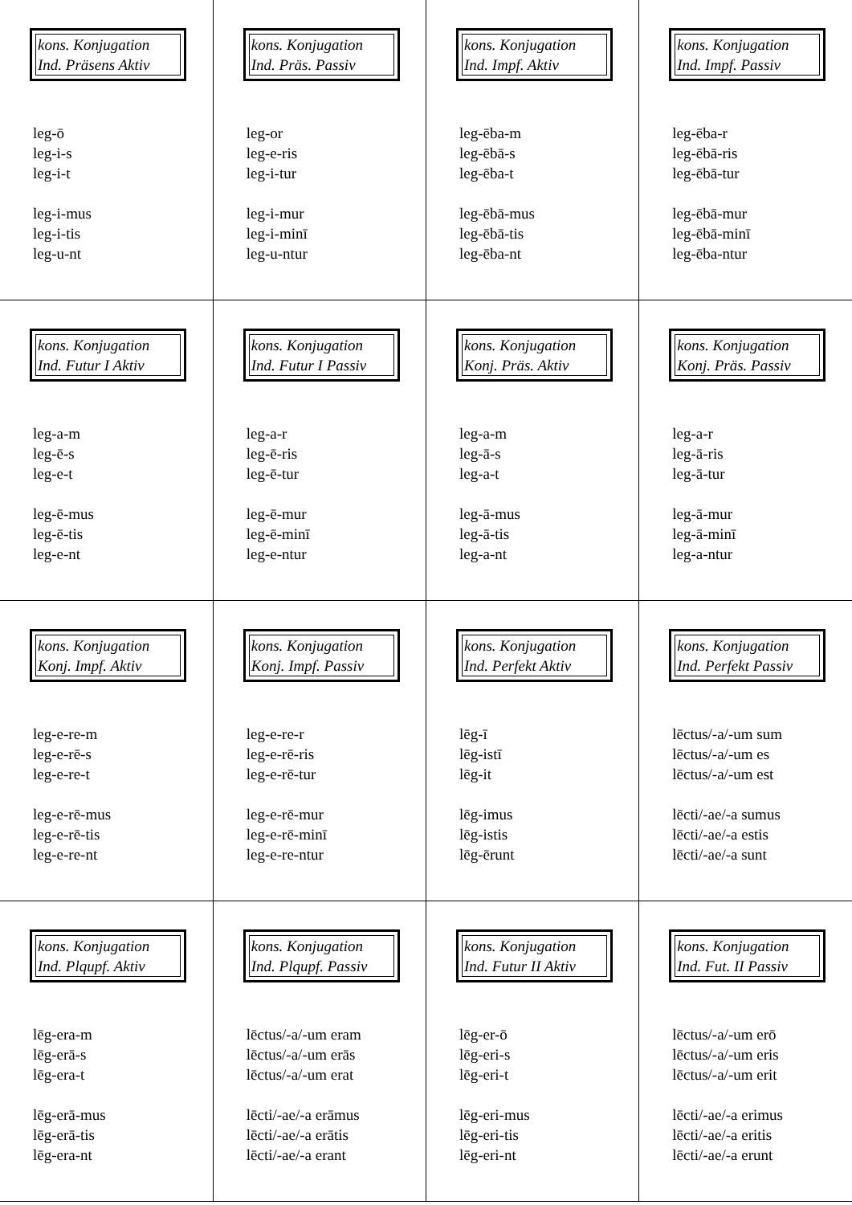| kons. Konjugation Ind. Präsens Aktiv leg-ō leg-i-s leg-i-t leg-i-mus leg-i-tis leg-u-nt | kons. Konjugation Ind. Präs. Passiv leg-or leg-e-ris leg-i-tur leg-i-mur leg-i-minī leg-u-ntur | kons. Konjugation Ind. Impf. Aktiv leg-ēba-m leg-ēbā-s leg-ēba-t leg-ēbā-mus leg-ēbā-tis leg-ēba-nt | kons. Konjugation Ind. Impf. Passiv leg-ēba-r leg-ēbā-ris leg-ēbā-tur leg-ēbā-mur leg-ēbā-minī leg-ēba-ntur |
| kons. Konjugation Ind. Futur I Aktiv leg-a-m leg-ē-s leg-e-t leg-ē-mus leg-ē-tis leg-e-nt | kons. Konjugation Ind. Futur I Passiv leg-a-r leg-ē-ris leg-ē-tur leg-ē-mur leg-ē-minī leg-e-ntur | kons. Konjugation Konj. Präs. Aktiv leg-a-m leg-ā-s leg-a-t leg-ā-mus leg-ā-tis leg-a-nt | kons. Konjugation Konj. Präs. Passiv leg-a-r leg-ā-ris leg-ā-tur leg-ā-mur leg-ā-minī leg-a-ntur |
| kons. Konjugation Konj. Impf. Aktiv leg-e-re-m leg-e-rē-s leg-e-re-t leg-e-rē-mus leg-e-rē-tis leg-e-re-nt | kons. Konjugation Konj. Impf. Passiv leg-e-re-r leg-e-rē-ris leg-e-rē-tur leg-e-rē-mur leg-e-rē-minī leg-e-re-ntur | kons. Konjugation Ind. Perfekt Aktiv lēg-ī lēg-istī lēg-it lēg-imus lēg-istis lēg-ērunt | kons. Konjugation Ind. Perfekt Passiv lēctus/-a/-um sum lēctus/-a/-um es lēctus/-a/-um est lēcti/-ae/-a sumus lēcti/-ae/-a estis lēcti/-ae/-a sunt |
| kons. Konjugation Ind. Plqupf. Aktiv lēg-era-m lēg-erā-s lēg-era-t lēg-erā-mus lēg-erā-tis lēg-era-nt | kons. Konjugation Ind. Plqupf. Passiv lēctus/-a/-um eram lēctus/-a/-um erās lēctus/-a/-um erat lēcti/-ae/-a erāmus lēcti/-ae/-a erātis lēcti/-ae/-a erant | kons. Konjugation Ind. Futur II Aktiv lēg-er-ō lēg-eri-s lēg-eri-t lēg-eri-mus lēg-eri-tis lēg-eri-nt | kons. Konjugation Ind. Fut. II Passiv lēctus/-a/-um erō lēctus/-a/-um eris lēctus/-a/-um erit lēcti/-ae/-a erimus lēcti/-ae/-a eritis lēcti/-ae/-a erunt |